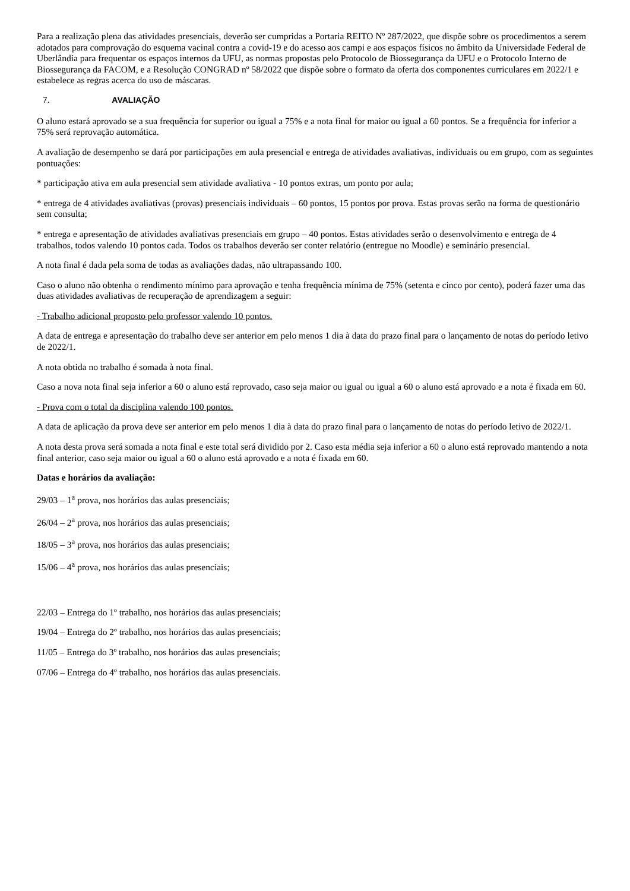Para a realização plena das atividades presenciais, deverão ser cumpridas a Portaria REITO Nº 287/2022, que dispõe sobre os procedimentos a serem adotados para comprovação do esquema vacinal contra a covid-19 e do acesso aos campi e aos espaços físicos no âmbito da Universidade Federal de Uberlândia para frequentar os espaços internos da UFU, as normas propostas pelo Protocolo de Biossegurança da UFU e o Protocolo Interno de Biossegurança da FACOM, e a Resolução CONGRAD nº 58/2022 que dispõe sobre o formato da oferta dos componentes curriculares em 2022/1 e estabelece as regras acerca do uso de máscaras.
7. AVALIAÇÃO
O aluno estará aprovado se a sua frequência for superior ou igual a 75% e a nota final for maior ou igual a 60 pontos. Se a frequência for inferior a 75% será reprovação automática.
A avaliação de desempenho se dará por participações em aula presencial e entrega de atividades avaliativas, individuais ou em grupo, com as seguintes pontuações:
* participação ativa em aula presencial sem atividade avaliativa - 10 pontos extras, um ponto por aula;
* entrega de 4 atividades avaliativas (provas) presenciais individuais – 60 pontos, 15 pontos por prova. Estas provas serão na forma de questionário sem consulta;
* entrega e apresentação de atividades avaliativas presenciais em grupo – 40 pontos. Estas atividades serão o desenvolvimento e entrega de 4 trabalhos, todos valendo 10 pontos cada. Todos os trabalhos deverão ser conter relatório (entregue no Moodle) e seminário presencial.
A nota final é dada pela soma de todas as avaliações dadas, não ultrapassando 100.
Caso o aluno não obtenha o rendimento mínimo para aprovação e tenha frequência mínima de 75% (setenta e cinco por cento), poderá fazer uma das duas atividades avaliativas de recuperação de aprendizagem a seguir:
- Trabalho adicional proposto pelo professor valendo 10 pontos.
A data de entrega e apresentação do trabalho deve ser anterior em pelo menos 1 dia à data do prazo final para o lançamento de notas do período letivo de 2022/1.
A nota obtida no trabalho é somada à nota final.
Caso a nova nota final seja inferior a 60 o aluno está reprovado, caso seja maior ou igual ou igual a 60 o aluno está aprovado e a nota é fixada em 60.
- Prova com o total da disciplina valendo 100 pontos.
A data de aplicação da prova deve ser anterior em pelo menos 1 dia à data do prazo final para o lançamento de notas do período letivo de 2022/1.
A nota desta prova será somada a nota final e este total será dividido por 2. Caso esta média seja inferior a 60 o aluno está reprovado mantendo a nota final anterior, caso seja maior ou igual a 60 o aluno está aprovado e a nota é fixada em 60.
Datas e horários da avaliação:
29/03 – 1<sup>a</sup> prova, nos horários das aulas presenciais;
26/04 – 2<sup>a</sup> prova, nos horários das aulas presenciais;
18/05 – 3<sup>a</sup> prova, nos horários das aulas presenciais;
15/06 – 4<sup>a</sup> prova, nos horários das aulas presenciais;
22/03 – Entrega do 1º trabalho, nos horários das aulas presenciais;
19/04 – Entrega do 2º trabalho, nos horários das aulas presenciais;
11/05 – Entrega do 3º trabalho, nos horários das aulas presenciais;
07/06 – Entrega do 4º trabalho, nos horários das aulas presenciais.